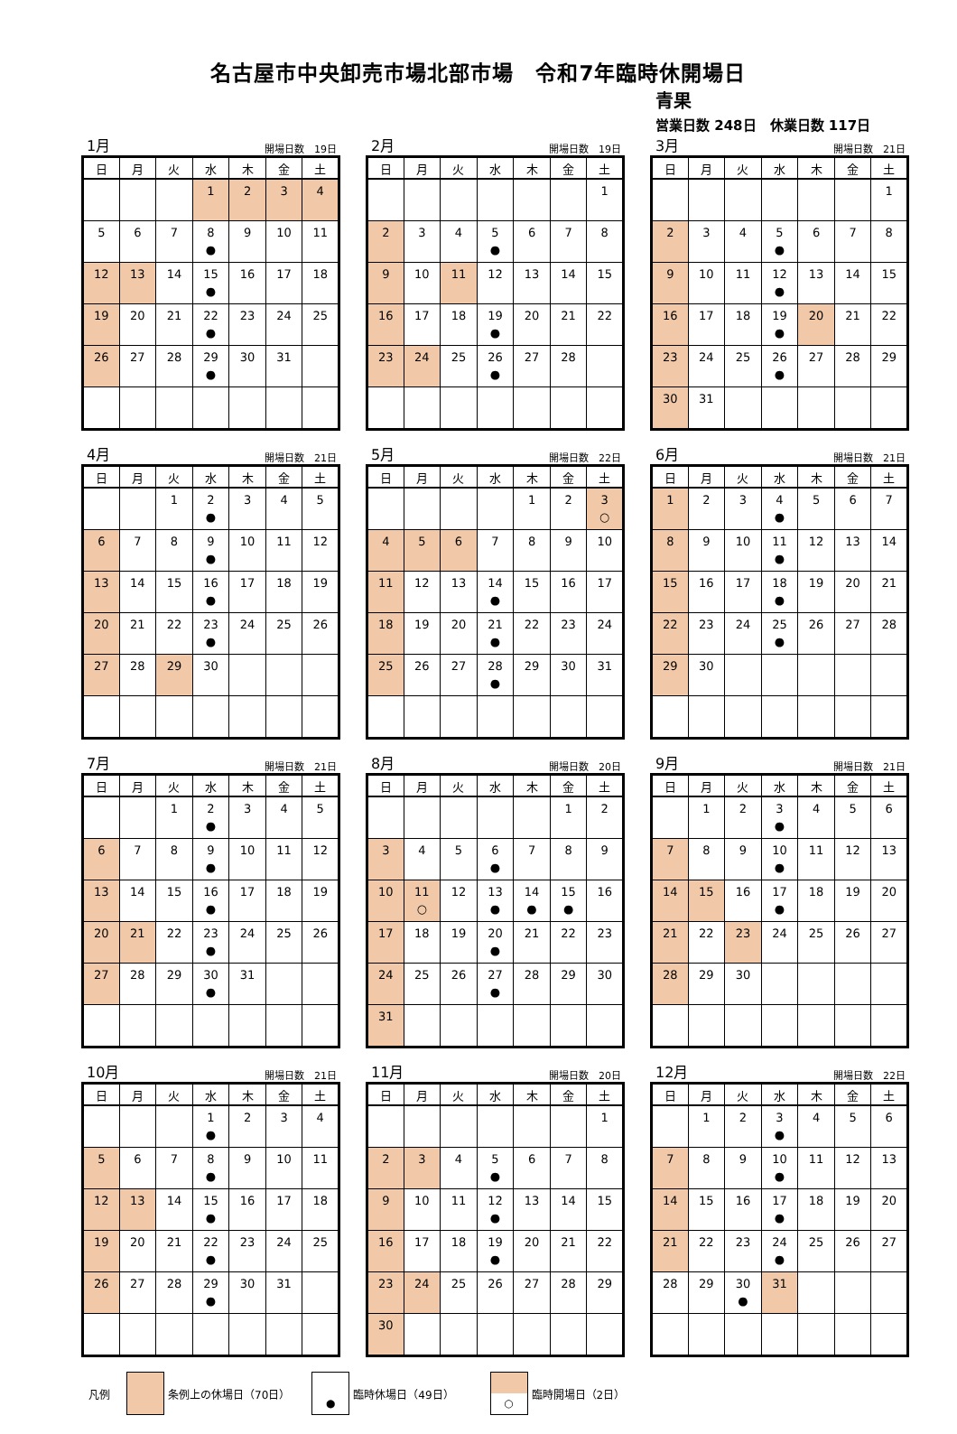名古屋市中央卸売市場北部市場　令和7年臨時休開場日
青果
営業日数 248日　休業日数 117日
1月 開場日数　19日
| 日 | 月 | 火 | 水 | 木 | 金 | 土 |
| --- | --- | --- | --- | --- | --- | --- |
| | | | 1 | 2 | 3 | 4 |
| 5 | 6 | 7 | 8 ● | 9 | 10 | 11 |
| 12 | 13 | 14 | 15 ● | 16 | 17 | 18 |
| 19 | 20 | 21 | 22 ● | 23 | 24 | 25 |
| 26 | 27 | 28 | 29 ● | 30 | 31 | |
2月 開場日数　19日
| 日 | 月 | 火 | 水 | 木 | 金 | 土 |
| --- | --- | --- | --- | --- | --- | --- |
| | | | | | | 1 |
| 2 | 3 | 4 | 5 ● | 6 | 7 | 8 |
| 9 | 10 | 11 | 12 | 13 | 14 | 15 |
| 16 | 17 | 18 | 19 ● | 20 | 21 | 22 |
| 23 | 24 | 25 | 26 ● | 27 | 28 | |
3月 開場日数　21日
| 日 | 月 | 火 | 水 | 木 | 金 | 土 |
| --- | --- | --- | --- | --- | --- | --- |
| | | | | | | 1 |
| 2 | 3 | 4 | 5 ● | 6 | 7 | 8 |
| 9 | 10 | 11 | 12 ● | 13 | 14 | 15 |
| 16 | 17 | 18 | 19 ● | 20 | 21 | 22 |
| 23 | 24 | 25 | 26 ● | 27 | 28 | 29 |
| 30 | 31 | | | | | |
4月 開場日数　21日
| 日 | 月 | 火 | 水 | 木 | 金 | 土 |
| --- | --- | --- | --- | --- | --- | --- |
| | | 1 | 2 ● | 3 | 4 | 5 |
| 6 | 7 | 8 | 9 ● | 10 | 11 | 12 |
| 13 | 14 | 15 | 16 ● | 17 | 18 | 19 |
| 20 | 21 | 22 | 23 ● | 24 | 25 | 26 |
| 27 | 28 | 29 | 30 | | | |
5月 開場日数　22日
| 日 | 月 | 火 | 水 | 木 | 金 | 土 |
| --- | --- | --- | --- | --- | --- | --- |
| | | | | 1 | 2 | 3 ○ |
| 4 | 5 | 6 | 7 | 8 | 9 | 10 |
| 11 | 12 | 13 | 14 ● | 15 | 16 | 17 |
| 18 | 19 | 20 | 21 ● | 22 | 23 | 24 |
| 25 | 26 | 27 | 28 ● | 29 | 30 | 31 |
6月 開場日数　21日
| 日 | 月 | 火 | 水 | 木 | 金 | 土 |
| --- | --- | --- | --- | --- | --- | --- |
| 1 | 2 | 3 | 4 ● | 5 | 6 | 7 |
| 8 | 9 | 10 | 11 ● | 12 | 13 | 14 |
| 15 | 16 | 17 | 18 ● | 19 | 20 | 21 |
| 22 | 23 | 24 | 25 ● | 26 | 27 | 28 |
| 29 | 30 | | | | | |
7月 開場日数　21日
| 日 | 月 | 火 | 水 | 木 | 金 | 土 |
| --- | --- | --- | --- | --- | --- | --- |
| | | 1 | 2 ● | 3 | 4 | 5 |
| 6 | 7 | 8 | 9 ● | 10 | 11 | 12 |
| 13 | 14 | 15 | 16 ● | 17 | 18 | 19 |
| 20 | 21 | 22 | 23 ● | 24 | 25 | 26 |
| 27 | 28 | 29 | 30 ● | 31 | | |
8月 開場日数　20日
| 日 | 月 | 火 | 水 | 木 | 金 | 土 |
| --- | --- | --- | --- | --- | --- | --- |
| | | | | | 1 | 2 |
| 3 | 4 | 5 | 6 ● | 7 | 8 | 9 |
| 10 | 11 ○ | 12 | 13 ● | 14 ● | 15 ● | 16 |
| 17 | 18 | 19 | 20 ● | 21 | 22 | 23 |
| 24 | 25 | 26 | 27 ● | 28 | 29 | 30 |
| 31 | | | | | | |
9月 開場日数　21日
| 日 | 月 | 火 | 水 | 木 | 金 | 土 |
| --- | --- | --- | --- | --- | --- | --- |
| | 1 | 2 | 3 ● | 4 | 5 | 6 |
| 7 | 8 | 9 | 10 ● | 11 | 12 | 13 |
| 14 | 15 | 16 | 17 ● | 18 | 19 | 20 |
| 21 | 22 | 23 | 24 | 25 | 26 | 27 |
| 28 | 29 | 30 | | | | |
10月 開場日数　21日
| 日 | 月 | 火 | 水 | 木 | 金 | 土 |
| --- | --- | --- | --- | --- | --- | --- |
| | | | 1 ● | 2 | 3 | 4 |
| 5 | 6 | 7 | 8 ● | 9 | 10 | 11 |
| 12 | 13 | 14 | 15 ● | 16 | 17 | 18 |
| 19 | 20 | 21 | 22 ● | 23 | 24 | 25 |
| 26 | 27 | 28 | 29 ● | 30 | 31 | |
11月 開場日数　20日
| 日 | 月 | 火 | 水 | 木 | 金 | 土 |
| --- | --- | --- | --- | --- | --- | --- |
| | | | | | | 1 |
| 2 | 3 | 4 | 5 ● | 6 | 7 | 8 |
| 9 | 10 | 11 | 12 ● | 13 | 14 | 15 |
| 16 | 17 | 18 | 19 ● | 20 | 21 | 22 |
| 23 | 24 | 25 | 26 | 27 | 28 | 29 |
| 30 | | | | | | |
12月 開場日数　22日
| 日 | 月 | 火 | 水 | 木 | 金 | 土 |
| --- | --- | --- | --- | --- | --- | --- |
| | 1 | 2 | 3 ● | 4 | 5 | 6 |
| 7 | 8 | 9 | 10 ● | 11 | 12 | 13 |
| 14 | 15 | 16 | 17 ● | 18 | 19 | 20 |
| 21 | 22 | 23 | 24 ● | 25 | 26 | 27 |
| 28 | 29 | 30 ● | 31 | | | |
凡例 条例上の休場日（70日）
●
臨時休場日（49日）
○
臨時開場日（2日）